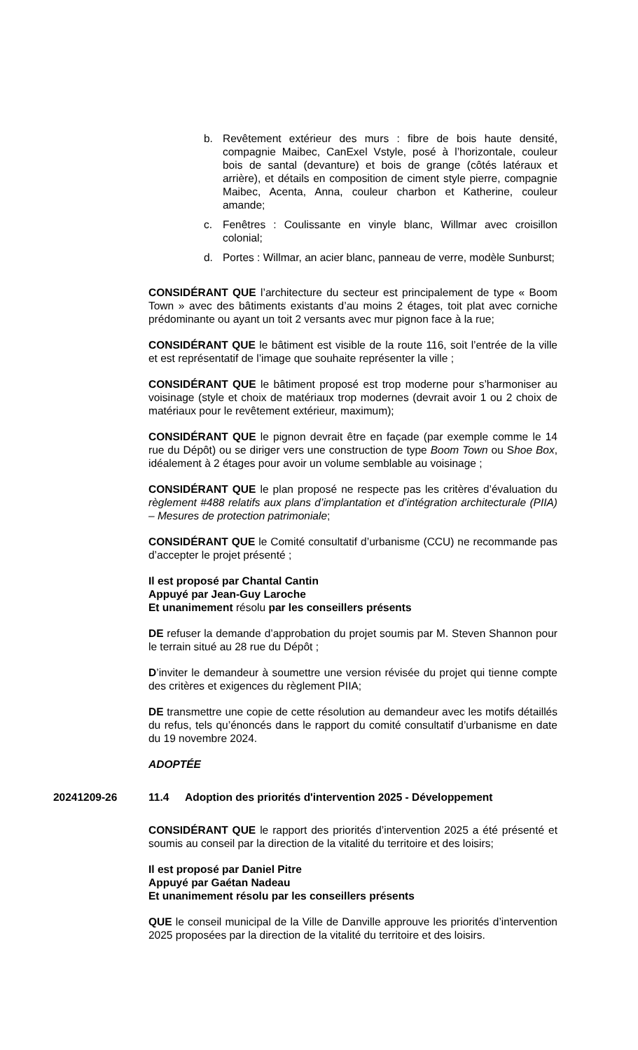b. Revêtement extérieur des murs : fibre de bois haute densité, compagnie Maibec, CanExel Vstyle, posé à l’horizontale, couleur bois de santal (devanture) et bois de grange (côtés latéraux et arrière), et détails en composition de ciment style pierre, compagnie Maibec, Acenta, Anna, couleur charbon et Katherine, couleur amande;
c. Fenêtres : Coulissante en vinyle blanc, Willmar avec croisillon colonial;
d. Portes : Willmar, an acier blanc, panneau de verre, modèle Sunburst;
CONSIDÉRANT QUE l’architecture du secteur est principalement de type « Boom Town » avec des bâtiments existants d’au moins 2 étages, toit plat avec corniche prédominante ou ayant un toit 2 versants avec mur pignon face à la rue;
CONSIDÉRANT QUE le bâtiment est visible de la route 116, soit l’entrée de la ville et est représentatif de l’image que souhaite représenter la ville ;
CONSIDÉRANT QUE le bâtiment proposé est trop moderne pour s’harmoniser au voisinage (style et choix de matériaux trop modernes (devrait avoir 1 ou 2 choix de matériaux pour le revêtement extérieur, maximum);
CONSIDÉRANT QUE le pignon devrait être en façade (par exemple comme le 14 rue du Dépôt) ou se diriger vers une construction de type Boom Town ou Shoe Box, idéalement à 2 étages pour avoir un volume semblable au voisinage ;
CONSIDÉRANT QUE le plan proposé ne respecte pas les critères d’évaluation du règlement #488 relatifs aux plans d’implantation et d’intégration architecturale (PIIA) – Mesures de protection patrimoniale;
CONSIDÉRANT QUE le Comité consultatif d’urbanisme (CCU) ne recommande pas d’accepter le projet présenté ;
Il est proposé par Chantal Cantin
Appuyé par Jean-Guy Laroche
Et unanimement résolu par les conseillers présents
DE refuser la demande d’approbation du projet soumis par M. Steven Shannon pour le terrain situé au 28 rue du Dépôt ;
D’inviter le demandeur à soumettre une version révisée du projet qui tienne compte des critères et exigences du règlement PIIA;
DE transmettre une copie de cette résolution au demandeur avec les motifs détaillés du refus, tels qu’énoncés dans le rapport du comité consultatif d’urbanisme en date du 19 novembre 2024.
ADOPTÉE
20241209-26 11.4 Adoption des priorités d'intervention 2025 - Développement
CONSIDÉRANT QUE le rapport des priorités d’intervention 2025 a été présenté et soumis au conseil par la direction de la vitalité du territoire et des loisirs;
Il est proposé par Daniel Pitre
Appuyé par Gaétan Nadeau
Et unanimement résolu par les conseillers présents
QUE le conseil municipal de la Ville de Danville approuve les priorités d’intervention 2025 proposées par la direction de la vitalité du territoire et des loisirs.